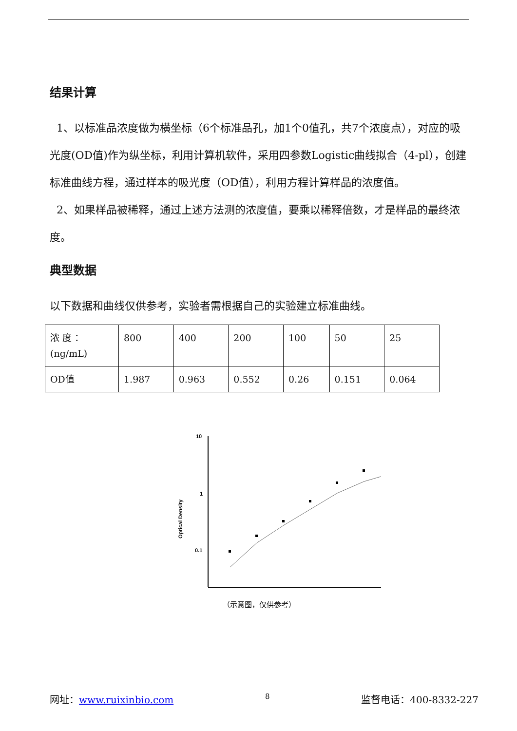结果计算
1、以标准品浓度做为横坐标（6个标准品孔，加1个0值孔，共7个浓度点），对应的吸光度(OD值)作为纵坐标，利用计算机软件，采用四参数Logistic曲线拟合（4-pl），创建标准曲线方程，通过样本的吸光度（OD值），利用方程计算样品的浓度值。
2、如果样品被稀释，通过上述方法测的浓度值，要乘以稀释倍数，才是样品的最终浓度。
典型数据
以下数据和曲线仅供参考，实验者需根据自己的实验建立标准曲线。
| 浓 度 ：(ng/mL) | 800 | 400 | 200 | 100 | 50 | 25 |
| OD值 | 1.987 | 0.963 | 0.552 | 0.26 | 0.151 | 0.064 |
Optical Density
10
1
0.1
（示意图，仅供参考）
网址：www.ruixinbio.com 8 监督电话：400-8332-227